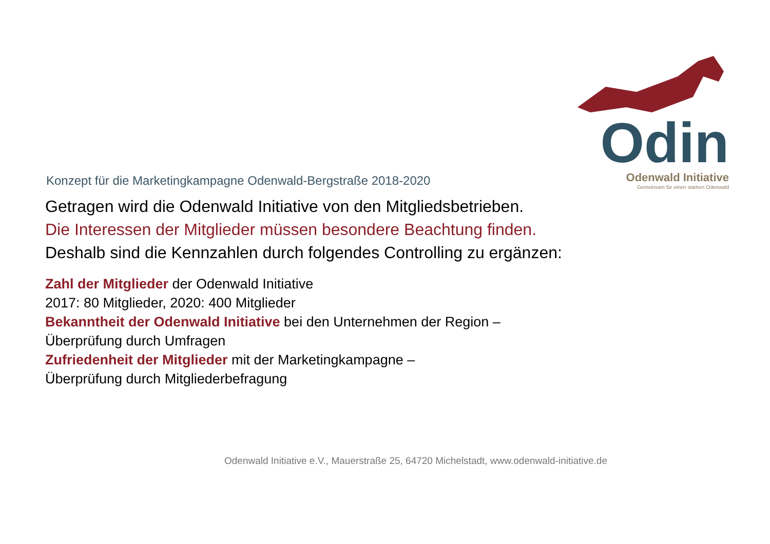Konzept für die Marketingkampagne Odenwald-Bergstraße 2018-2020
Odin
Odenwald Initiative
Gemeinsam für einen starken Odenwald
Getragen wird die Odenwald Initiative von den Mitgliedsbetrieben.
Die Interessen der Mitglieder müssen besondere Beachtung finden.
Deshalb sind die Kennzahlen durch folgendes Controlling zu ergänzen:
Zahl der Mitglieder der Odenwald Initiative
2017: 80 Mitglieder, 2020: 400 Mitglieder
Bekanntheit der Odenwald Initiative bei den Unternehmen der Region –
Überprüfung durch Umfragen
Zufriedenheit der Mitglieder mit der Marketingkampagne –
Überprüfung durch Mitgliederbefragung
Odenwald Initiative e.V., Mauerstraße 25, 64720 Michelstadt, www.odenwald-initiative.de